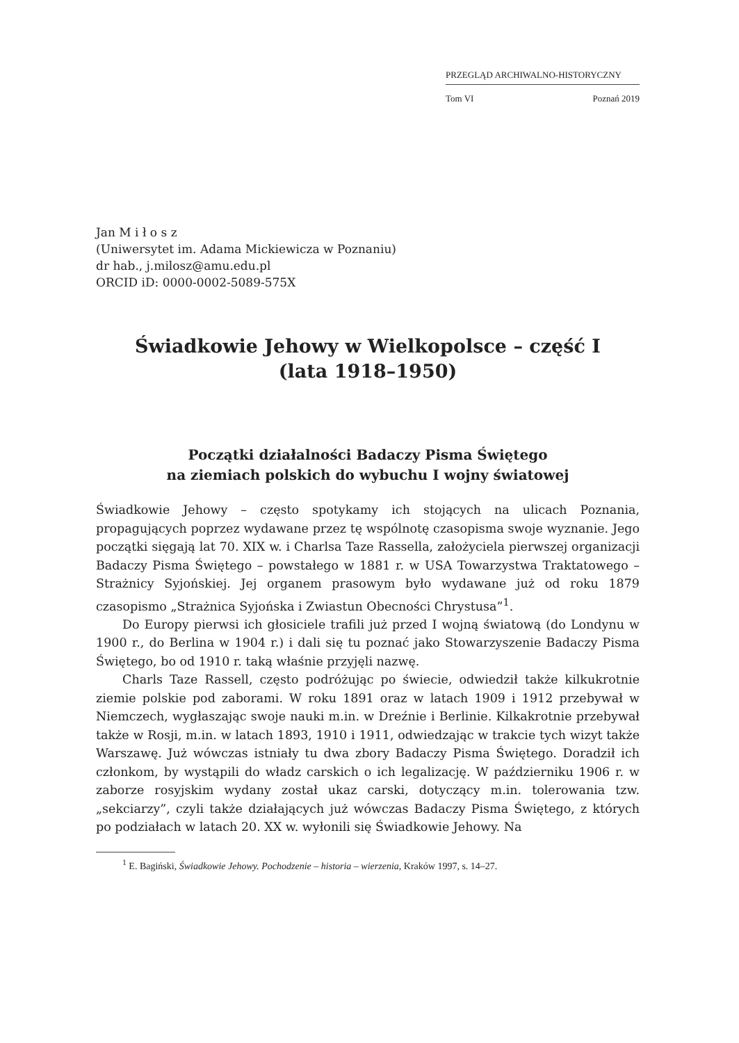PRZEGLĄD ARCHIWALNO-HISTORYCZNY
Tom VI Poznań 2019
Jan M i ł o s z
(Uniwersytet im. Adama Mickiewicza w Poznaniu)
dr hab., j.milosz@amu.edu.pl
ORCID iD: 0000-0002-5089-575X
Świadkowie Jehowy w Wielkopolsce – część I
(lata 1918–1950)
Początki działalności Badaczy Pisma Świętego
na ziemiach polskich do wybuchu I wojny światowej
Świadkowie Jehowy – często spotykamy ich stojących na ulicach Poznania, propagujących poprzez wydawane przez tę wspólnotę czasopisma swoje wyznanie. Jego początki sięgają lat 70. XIX w. i Charlsa Taze Rassella, założyciela pierwszej organizacji Badaczy Pisma Świętego – powstałego w 1881 r. w USA Towarzystwa Traktatowego – Strażnicy Syjońskiej. Jej organem prasowym było wydawane już od roku 1879 czasopismo „Strażnica Syjońska i Zwiastun Obecności Chrystusa”<sup>1</sup>.
Do Europy pierwsi ich głosiciele trafili już przed I wojną światową (do Londynu w 1900 r., do Berlina w 1904 r.) i dali się tu poznać jako Stowarzyszenie Badaczy Pisma Świętego, bo od 1910 r. taką właśnie przyjęli nazwę.
Charls Taze Rassell, często podróżując po świecie, odwiedził także kilkukrotnie ziemie polskie pod zaborami. W roku 1891 oraz w latach 1909 i 1912 przebywał w Niemczech, wygłaszając swoje nauki m.in. w Dreźnie i Berlinie. Kilkakrotnie przebywał także w Rosji, m.in. w latach 1893, 1910 i 1911, odwiedzając w trakcie tych wizyt także Warszawę. Już wówczas istniały tu dwa zbory Badaczy Pisma Świętego. Doradził ich członkom, by wystąpili do władz carskich o ich legalizację. W październiku 1906 r. w zaborze rosyjskim wydany został ukaz carski, dotyczący m.in. tolerowania tzw. „sekciarzy”, czyli także działających już wówczas Badaczy Pisma Świętego, z których po podziałach w latach 20. XX w. wyłonili się Świadkowie Jehowy. Na
<sup>1</sup> E. Bagiński, Świadkowie Jehowy. Pochodzenie – historia – wierzenia, Kraków 1997, s. 14–27.